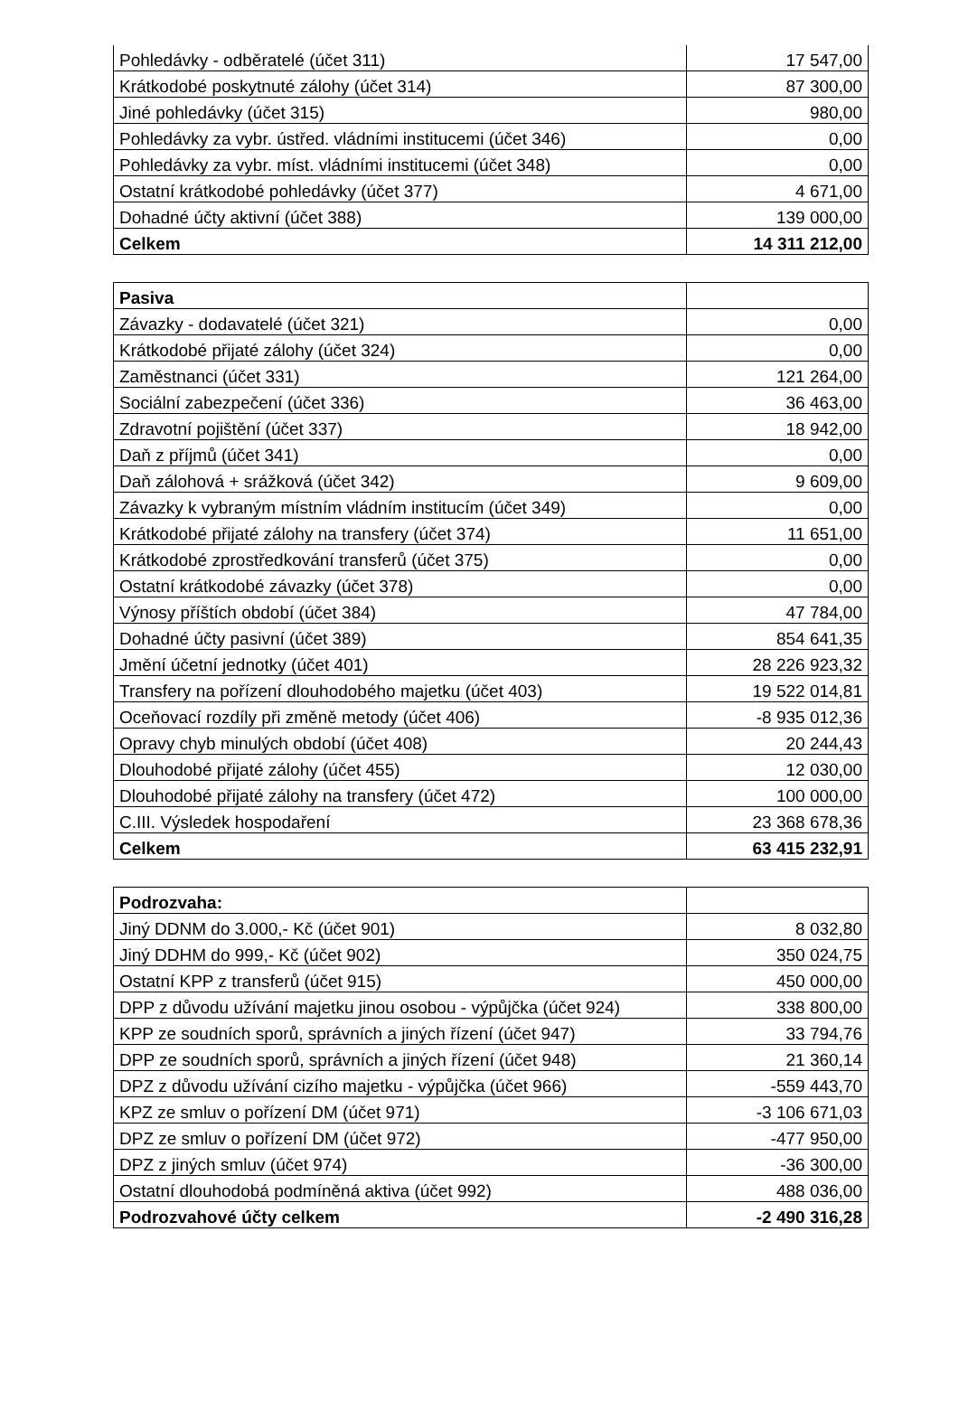| Pohledávky - odběratelé (účet 311) | 17 547,00 |
| Krátkodobé poskytnuté zálohy (účet 314) | 87 300,00 |
| Jiné pohledávky (účet 315) | 980,00 |
| Pohledávky za vybr. ústřed. vládními institucemi (účet 346) | 0,00 |
| Pohledávky za vybr. míst. vládními institucemi (účet 348) | 0,00 |
| Ostatní krátkodobé pohledávky (účet 377) | 4 671,00 |
| Dohadné účty aktivní (účet 388) | 139 000,00 |
| Celkem | 14 311 212,00 |
| Pasiva | |
| --- | --- |
| Závazky - dodavatelé (účet 321) | 0,00 |
| Krátkodobé přijaté zálohy (účet 324) | 0,00 |
| Zaměstnanci (účet 331) | 121 264,00 |
| Sociální zabezpečení (účet 336) | 36 463,00 |
| Zdravotní pojištění (účet 337) | 18 942,00 |
| Daň z příjmů (účet 341) | 0,00 |
| Daň zálohová + srážková (účet 342) | 9 609,00 |
| Závazky k vybraným místním vládním institucím (účet 349) | 0,00 |
| Krátkodobé přijaté zálohy na transfery (účet 374) | 11 651,00 |
| Krátkodobé zprostředkování transferů (účet 375) | 0,00 |
| Ostatní krátkodobé závazky (účet 378) | 0,00 |
| Výnosy příštích období (účet 384) | 47 784,00 |
| Dohadné účty pasivní (účet 389) | 854 641,35 |
| Jmění účetní jednotky (účet 401) | 28 226 923,32 |
| Transfery na pořízení dlouhodobého majetku (účet 403) | 19 522 014,81 |
| Oceňovací rozdíly při změně metody (účet 406) | -8 935 012,36 |
| Opravy chyb minulých období (účet 408) | 20 244,43 |
| Dlouhodobé přijaté zálohy (účet 455) | 12 030,00 |
| Dlouhodobé přijaté zálohy na transfery (účet 472) | 100 000,00 |
| C.III. Výsledek hospodaření | 23 368 678,36 |
| Celkem | 63 415 232,91 |
| Podrozvaha: | |
| --- | --- |
| Jiný DDNM do 3.000,- Kč (účet 901) | 8 032,80 |
| Jiný DDHM do 999,- Kč (účet 902) | 350 024,75 |
| Ostatní KPP z transferů (účet 915) | 450 000,00 |
| DPP z důvodu užívání majetku jinou osobou - výpůjčka (účet 924) | 338 800,00 |
| KPP ze soudních sporů, správních a jiných řízení (účet 947) | 33 794,76 |
| DPP ze soudních sporů, správních a jiných řízení (účet 948) | 21 360,14 |
| DPZ z důvodu užívání cizího majetku - výpůjčka (účet 966) | -559 443,70 |
| KPZ ze smluv o pořízení DM (účet 971) | -3 106 671,03 |
| DPZ ze smluv o pořízení DM (účet 972) | -477 950,00 |
| DPZ z jiných smluv (účet 974) | -36 300,00 |
| Ostatní dlouhodobá podmíněná aktiva (účet 992) | 488 036,00 |
| Podrozvahové účty celkem | -2 490 316,28 |